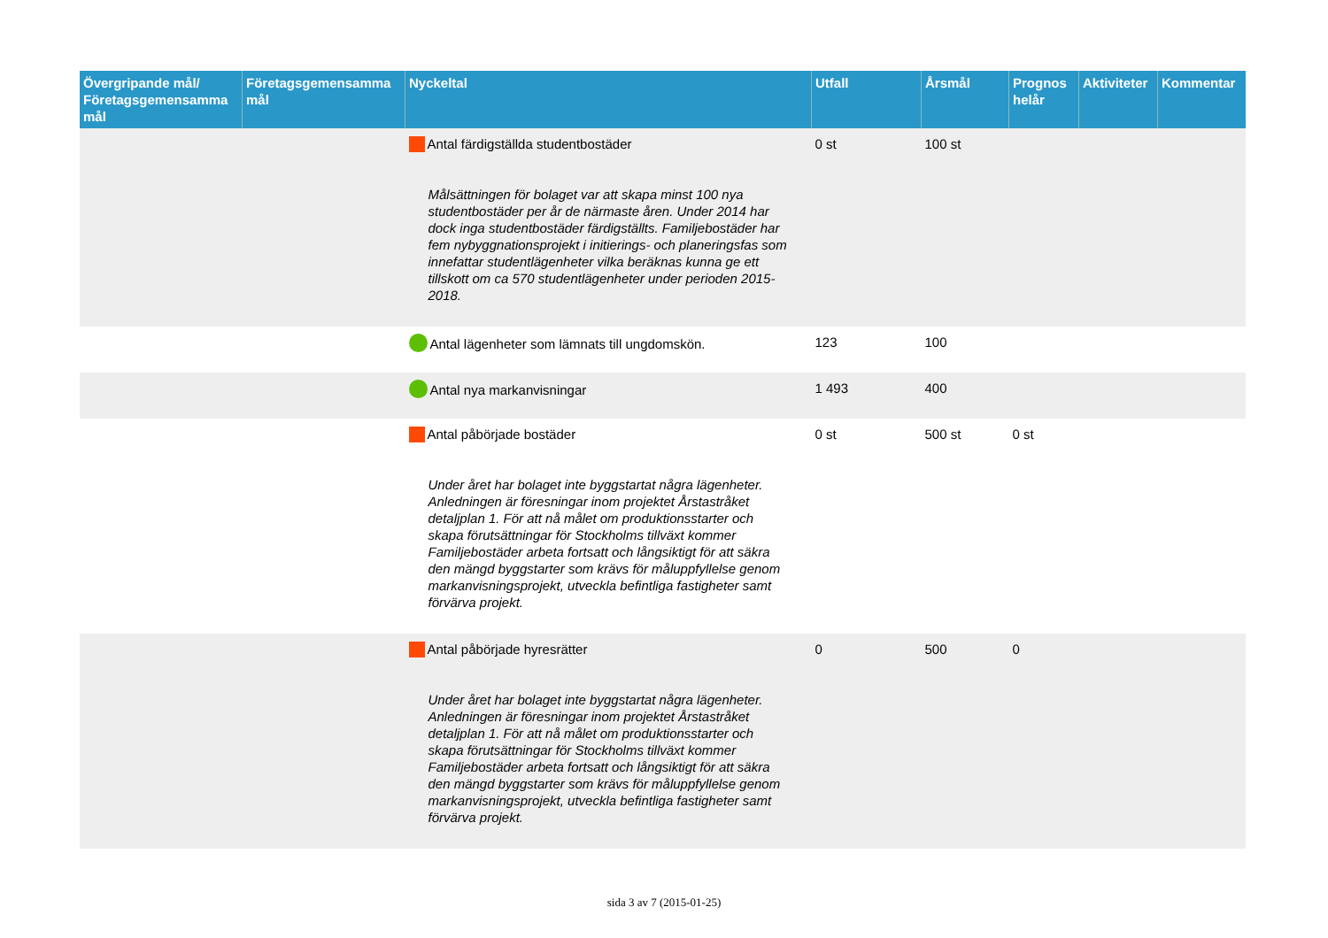| Övergripande mål/ Företagsgemensamma mål | Företagsgemensamma mål | Nyckeltal | Utfall | Årsmål | Prognos helår | Aktiviteter | Kommentar |
| --- | --- | --- | --- | --- | --- | --- | --- |
| | | Antal färdigställda studentbostäder Målsättningen för bolaget var att skapa minst 100 nya studentbostäder per år de närmaste åren. Under 2014 har dock inga studentbostäder färdigställts. Familjebostäder har fem nybyggnationsprojekt i initierings- och planeringsfas som innefattar studentlägenheter vilka beräknas kunna ge ett tillskott om ca 570 studentlägenheter under perioden 2015-2018. | 0 st | 100 st | | | |
| | | Antal lägenheter som lämnats till ungdomskön. | 123 | 100 | | | |
| | | Antal nya markanvisningar | 1 493 | 400 | | | |
| | | Antal påbörjade bostäder Under året har bolaget inte byggstartat några lägenheter. Anledningen är föresningar inom projektet Årstastråket detaljplan 1. För att nå målet om produktionsstarter och skapa förutsättningar för Stockholms tillväxt kommer Familjebostäder arbeta fortsatt och långsiktigt för att säkra den mängd byggstarter som krävs för måluppfyllelse genom markanvisningsprojekt, utveckla befintliga fastigheter samt förvärva projekt. | 0 st | 500 st | 0 st | | |
| | | Antal påbörjade hyresrätter Under året har bolaget inte byggstartat några lägenheter. Anledningen är föresningar inom projektet Årstastråket detaljplan 1. För att nå målet om produktionsstarter och skapa förutsättningar för Stockholms tillväxt kommer Familjebostäder arbeta fortsatt och långsiktigt för att säkra den mängd byggstarter som krävs för måluppfyllelse genom markanvisningsprojekt, utveckla befintliga fastigheter samt förvärva projekt. | 0 | 500 | 0 | | |
sida 3 av 7 (2015-01-25)